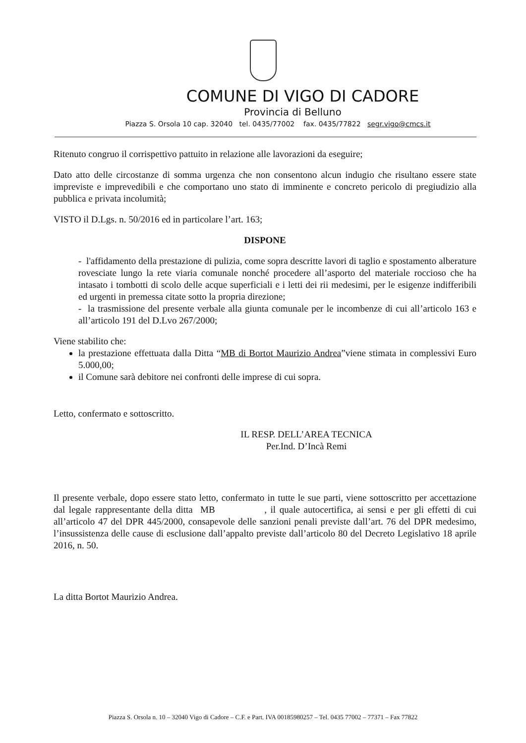COMUNE DI VIGO DI CADORE
Provincia di Belluno
Piazza S. Orsola 10 cap. 32040 tel. 0435/77002 fax. 0435/77822 segr.vigo@cmcs.it
Ritenuto congruo il corrispettivo pattuito in relazione alle lavorazioni da eseguire;
Dato atto delle circostanze di somma urgenza che non consentono alcun indugio che risultano essere state impreviste e imprevedibili e che comportano uno stato di imminente e concreto pericolo di pregiudizio alla pubblica e privata incolumità;
VISTO il D.Lgs. n. 50/2016 ed in particolare l’art. 163;
DISPONE
- l'affidamento della prestazione di pulizia, come sopra descritte lavori di taglio e spostamento alberature rovesciate lungo la rete viaria comunale nonché procedere all’asporto del materiale roccioso che ha intasato i tombotti di scolo delle acque superficiali e i letti dei rii medesimi, per le esigenze indifferibili ed urgenti in premessa citate sotto la propria direzione;
- la trasmissione del presente verbale alla giunta comunale per le incombenze di cui all’articolo 163 e all’articolo 191 del D.Lvo 267/2000;
Viene stabilito che:
la prestazione effettuata dalla Ditta “MB di Bortot Maurizio Andrea”viene stimata in complessivi Euro 5.000,00;
il Comune sarà debitore nei confronti delle imprese di cui sopra.
Letto, confermato e sottoscritto.
IL RESP. DELL’AREA TECNICA
Per.Ind. D’Incà Remi
Il presente verbale, dopo essere stato letto, confermato in tutte le sue parti, viene sottoscritto per accettazione dal legale rappresentante della ditta MB , il quale autocertifica, ai sensi e per gli effetti di cui all’articolo 47 del DPR 445/2000, consapevole delle sanzioni penali previste dall’art. 76 del DPR medesimo, l’insussistenza delle cause di esclusione dall’appalto previste dall’articolo 80 del Decreto Legislativo 18 aprile 2016, n. 50.
La ditta Bortot Maurizio Andrea.
Piazza S. Orsola n. 10 – 32040 Vigo di Cadore – C.F. e Part. IVA 00185980257 – Tel. 0435 77002 – 77371 – Fax 77822